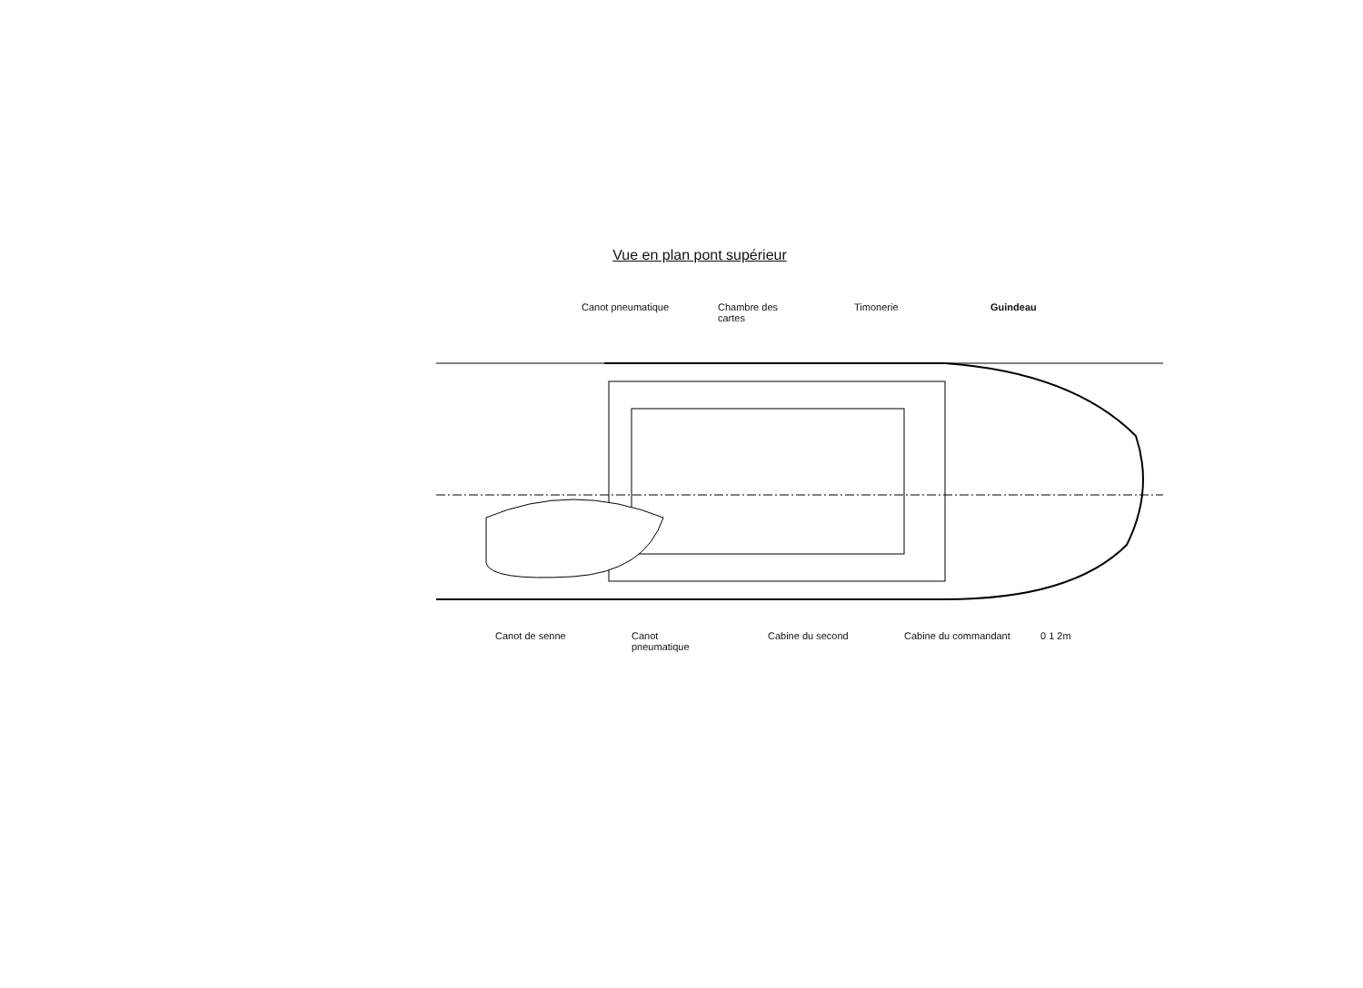Vue en plan pont supérieur
Canot pneumatique Chambre des
cartes
Timonerie Guindeau
Canot de senne Canot
pneumatique
Cabine du second Cabine du commandant 0 1 2m